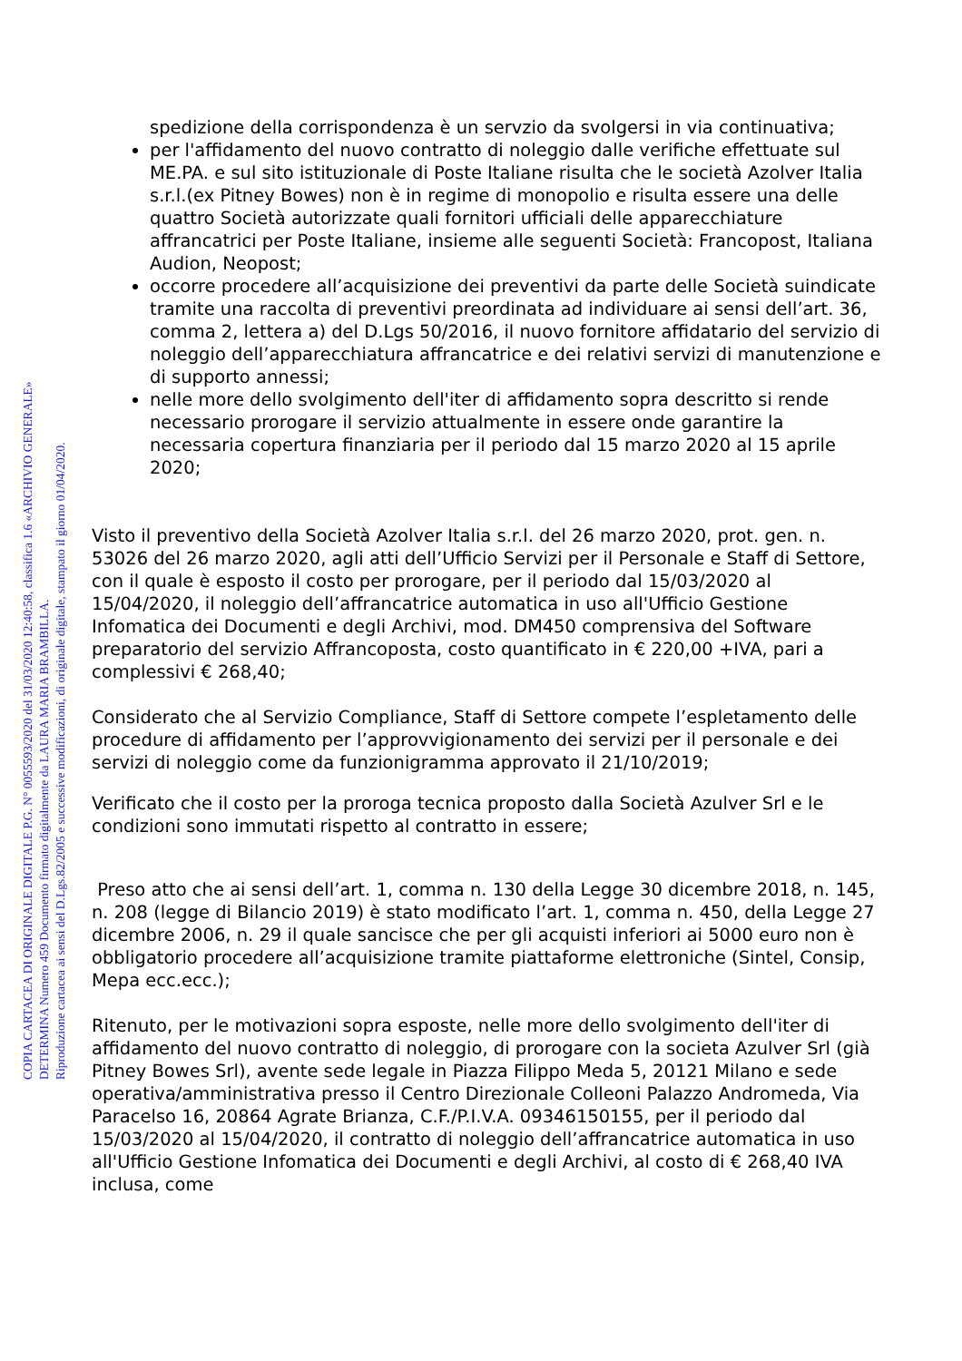spedizione della corrispondenza è un servzio da svolgersi in via continuativa;
per l'affidamento del nuovo contratto di noleggio dalle verifiche effettuate sul ME.PA. e sul sito istituzionale di Poste Italiane risulta che le società Azolver Italia s.r.l.(ex Pitney Bowes) non è in regime di monopolio e risulta essere una delle quattro Società autorizzate quali fornitori ufficiali delle apparecchiature affrancatrici per Poste Italiane, insieme alle seguenti Società: Francopost, Italiana Audion, Neopost;
occorre procedere all’acquisizione dei preventivi da parte delle Società suindicate tramite una raccolta di preventivi preordinata ad individuare ai sensi dell’art. 36, comma 2, lettera a) del D.Lgs 50/2016, il nuovo fornitore affidatario del servizio di noleggio dell’apparecchiatura affrancatrice e dei relativi servizi di manutenzione e di supporto annessi;
nelle more dello svolgimento dell'iter di affidamento sopra descritto si rende necessario prorogare il servizio attualmente in essere onde garantire la necessaria copertura finanziaria per il periodo dal 15 marzo 2020 al 15 aprile 2020;
Visto il preventivo della Società Azolver Italia s.r.l. del 26 marzo 2020, prot. gen. n. 53026 del 26 marzo 2020, agli atti dell’Ufficio Servizi per il Personale e Staff di Settore, con il quale è esposto il costo per prorogare, per il periodo dal 15/03/2020 al 15/04/2020, il noleggio dell’affrancatrice automatica in uso all'Ufficio Gestione Infomatica dei Documenti e degli Archivi, mod. DM450 comprensiva del Software preparatorio del servizio Affrancoposta, costo quantificato in € 220,00 +IVA, pari a complessivi € 268,40;
Considerato che al Servizio Compliance, Staff di Settore compete l’espletamento delle procedure di affidamento per l’approvvigionamento dei servizi per il personale e dei servizi di noleggio come da funzionigramma approvato il 21/10/2019;
Verificato che il costo per la proroga tecnica proposto dalla Società Azulver Srl e le condizioni sono immutati rispetto al contratto in essere;
Preso atto che ai sensi dell’art. 1, comma n. 130 della Legge 30 dicembre 2018, n. 145, n. 208 (legge di Bilancio 2019) è stato modificato l’art. 1, comma n. 450, della Legge 27 dicembre 2006, n. 29 il quale sancisce che per gli acquisti inferiori ai 5000 euro non è obbligatorio procedere all’acquisizione tramite piattaforme elettroniche (Sintel, Consip, Mepa ecc.ecc.);
Ritenuto, per le motivazioni sopra esposte, nelle more dello svolgimento dell'iter di affidamento del nuovo contratto di noleggio, di prorogare con la societa Azulver Srl (già Pitney Bowes Srl), avente sede legale in Piazza Filippo Meda 5, 20121 Milano e sede operativa/amministrativa presso il Centro Direzionale Colleoni Palazzo Andromeda, Via Paracelso 16, 20864 Agrate Brianza, C.F./P.I.V.A. 09346150155, per il periodo dal 15/03/2020 al 15/04/2020, il contratto di noleggio dell’affrancatrice automatica in uso all'Ufficio Gestione Infomatica dei Documenti e degli Archivi, al costo di € 268,40 IVA inclusa, come
COPIA CARTACEA DI ORIGINALE DIGITALE P.G. N° 0055593/2020 del 31/03/2020 12:40:58, classifica 1.6 «ARCHIVIO GENERALE»
DETERMINA Numero 459 Documento firmato digitalmente da LAURA MARIA BRAMBILLA.
Riproduzione cartacea ai sensi del D.Lgs.82/2005 e successive modificazioni, di originale digitale, stampato il giorno 01/04/2020.